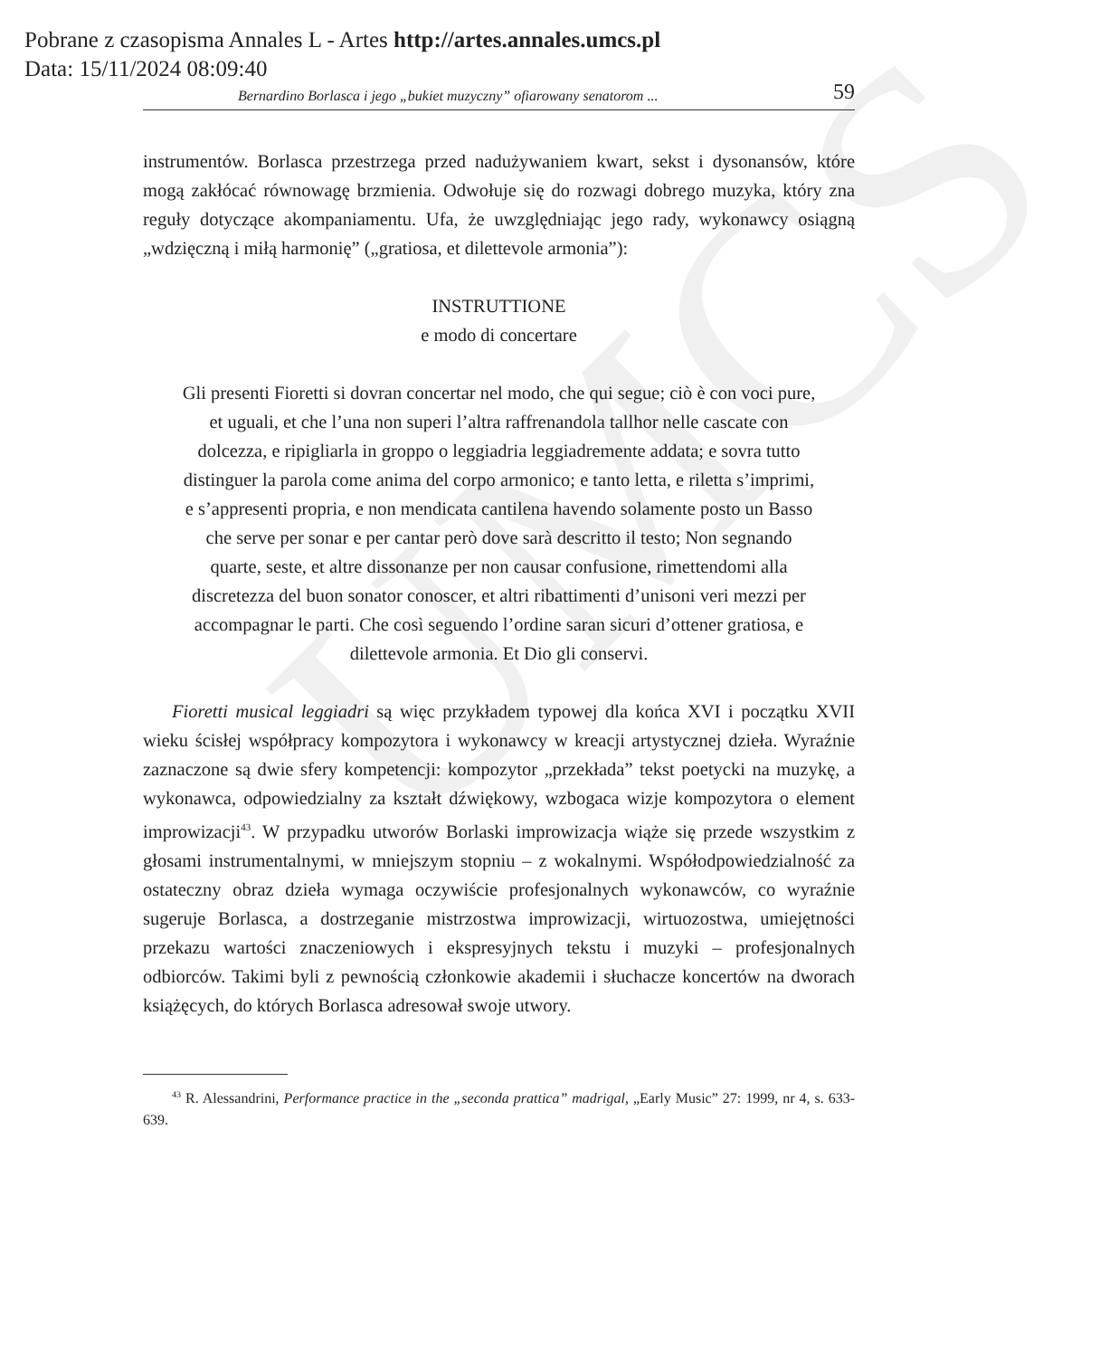UMCS
Pobrane z czasopisma Annales L - Artes http://artes.annales.umcs.pl
Data: 15/11/2024 08:09:40
Bernardino Borlasca i jego „bukiet muzyczny” ofiarowany senatorom ... 59
instrumentów. Borlasca przestrzega przed nadużywaniem kwart, sekst i dysonansów, które mogą zakłócać równowagę brzmienia. Odwołuje się do rozwagi dobrego muzyka, który zna reguły dotyczące akompaniamentu. Ufa, że uwzględniając jego rady, wykonawcy osiągną „wdzięczną i miłą harmonię” („gratiosa, et dilettevole armonia”):
INSTRUTTIONE
e modo di concertare
Gli presenti Fioretti si dovran concertar nel modo, che qui segue; ciò è con voci pure, et uguali, et che l’una non superi l’altra raffrenandola tallhor nelle cascate con dolcezza, e ripigliarla in groppo o leggiadria leggiadremente addata; e sovra tutto distinguer la parola come anima del corpo armonico; e tanto letta, e riletta s’imprimi, e s’appresenti propria, e non mendicata cantilena havendo solamente posto un Basso che serve per sonar e per cantar però dove sarà descritto il testo; Non segnando quarte, seste, et altre dissonanze per non causar confusione, rimettendomi alla discretezza del buon sonator conoscer, et altri ribattimenti d’unisoni veri mezzi per accompagnar le parti. Che così seguendo l’ordine saran sicuri d’ottener gratiosa, e dilettevole armonia. Et Dio gli conservi.
Fioretti musical leggiadri są więc przykładem typowej dla końca XVI i początku XVII wieku ścisłej współpracy kompozytora i wykonawcy w kreacji artystycznej dzieła. Wyraźnie zaznaczone są dwie sfery kompetencji: kompozytor „przekłada” tekst poetycki na muzykę, a wykonawca, odpowiedzialny za kształt dźwiękowy, wzbogaca wizje kompozytora o element improwizacji<sup>43</sup>. W przypadku utworów Borlaski improwizacja wiąże się przede wszystkim z głosami instrumentalnymi, w mniejszym stopniu – z wokalnymi. Współodpowiedzialność za ostateczny obraz dzieła wymaga oczywiście profesjonalnych wykonawców, co wyraźnie sugeruje Borlasca, a dostrzeganie mistrzostwa improwizacji, wirtuozostwa, umiejętności przekazu wartości znaczeniowych i ekspresyjnych tekstu i muzyki – profesjonalnych odbiorców. Takimi byli z pewnością członkowie akademii i słuchacze koncertów na dworach książęcych, do których Borlasca adresował swoje utwory.
<sup>43</sup> R. Alessandrini, Performance practice in the „seconda prattica” madrigal, „Early Music” 27: 1999, nr 4, s. 633-639.